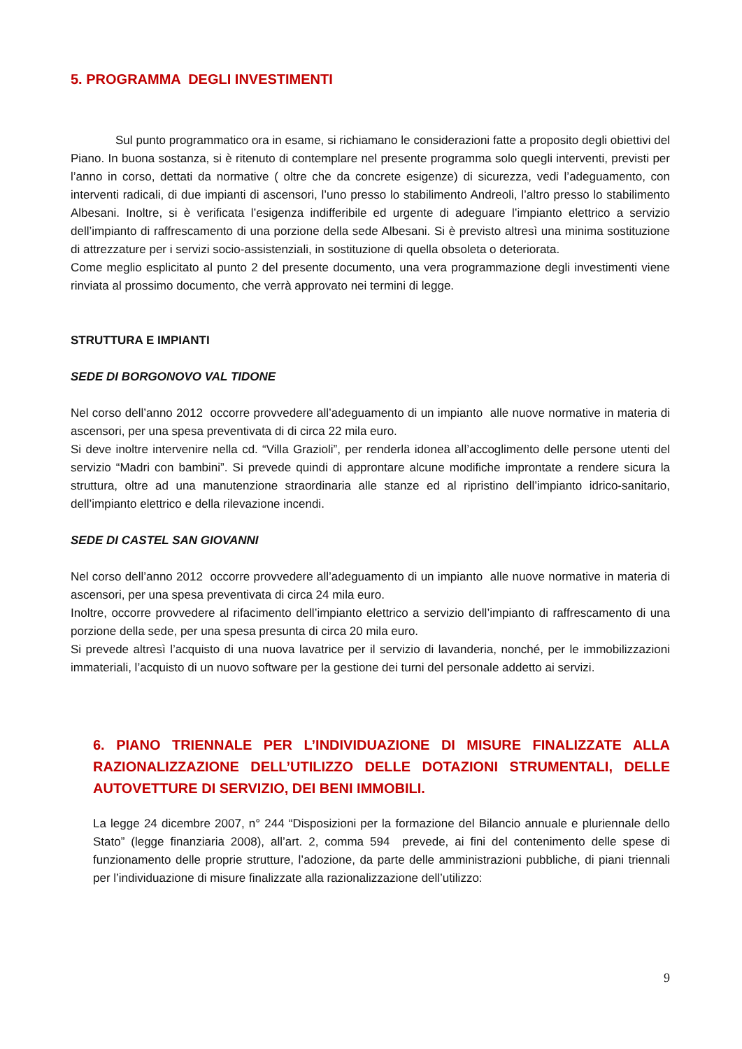5. PROGRAMMA DEGLI INVESTIMENTI
Sul punto programmatico ora in esame, si richiamano le considerazioni fatte a proposito degli obiettivi del Piano. In buona sostanza, si è ritenuto di contemplare nel presente programma solo quegli interventi, previsti per l’anno in corso, dettati da normative ( oltre che da concrete esigenze) di sicurezza, vedi l’adeguamento, con interventi radicali, di due impianti di ascensori, l’uno presso lo stabilimento Andreoli, l’altro presso lo stabilimento Albesani. Inoltre, si è verificata l’esigenza indifferibile ed urgente di adeguare l’impianto elettrico a servizio dell’impianto di raffrescamento di una porzione della sede Albesani. Si è previsto altresì una minima sostituzione di attrezzature per i servizi socio-assistenziali, in sostituzione di quella obsoleta o deteriorata.
Come meglio esplicitato al punto 2 del presente documento, una vera programmazione degli investimenti viene rinviata al prossimo documento, che verrà approvato nei termini di legge.
STRUTTURA E IMPIANTI
SEDE DI BORGONOVO VAL TIDONE
Nel corso dell’anno 2012 occorre provvedere all’adeguamento di un impianto alle nuove normative in materia di ascensori, per una spesa preventivata di di circa 22 mila euro.
Si deve inoltre intervenire nella cd. “Villa Grazioli”, per renderla idonea all’accoglimento delle persone utenti del servizio “Madri con bambini”. Si prevede quindi di approntare alcune modifiche improntate a rendere sicura la struttura, oltre ad una manutenzione straordinaria alle stanze ed al ripristino dell’impianto idrico-sanitario, dell’impianto elettrico e della rilevazione incendi.
SEDE DI CASTEL SAN GIOVANNI
Nel corso dell’anno 2012 occorre provvedere all’adeguamento di un impianto alle nuove normative in materia di ascensori, per una spesa preventivata di circa 24 mila euro.
Inoltre, occorre provvedere al rifacimento dell’impianto elettrico a servizio dell’impianto di raffrescamento di una porzione della sede, per una spesa presunta di circa 20 mila euro.
Si prevede altresì l’acquisto di una nuova lavatrice per il servizio di lavanderia, nonché, per le immobilizzazioni immateriali, l’acquisto di un nuovo software per la gestione dei turni del personale addetto ai servizi.
6. PIANO TRIENNALE PER L’INDIVIDUAZIONE DI MISURE FINALIZZATE ALLA RAZIONALIZZAZIONE DELL’UTILIZZO DELLE DOTAZIONI STRUMENTALI, DELLE AUTOVETTURE DI SERVIZIO, DEI BENI IMMOBILI.
La legge 24 dicembre 2007, n° 244 “Disposizioni per la formazione del Bilancio annuale e pluriennale dello Stato” (legge finanziaria 2008), all’art. 2, comma 594 prevede, ai fini del contenimento delle spese di funzionamento delle proprie strutture, l’adozione, da parte delle amministrazioni pubbliche, di piani triennali per l’individuazione di misure finalizzate alla razionalizzazione dell’utilizzo:
9